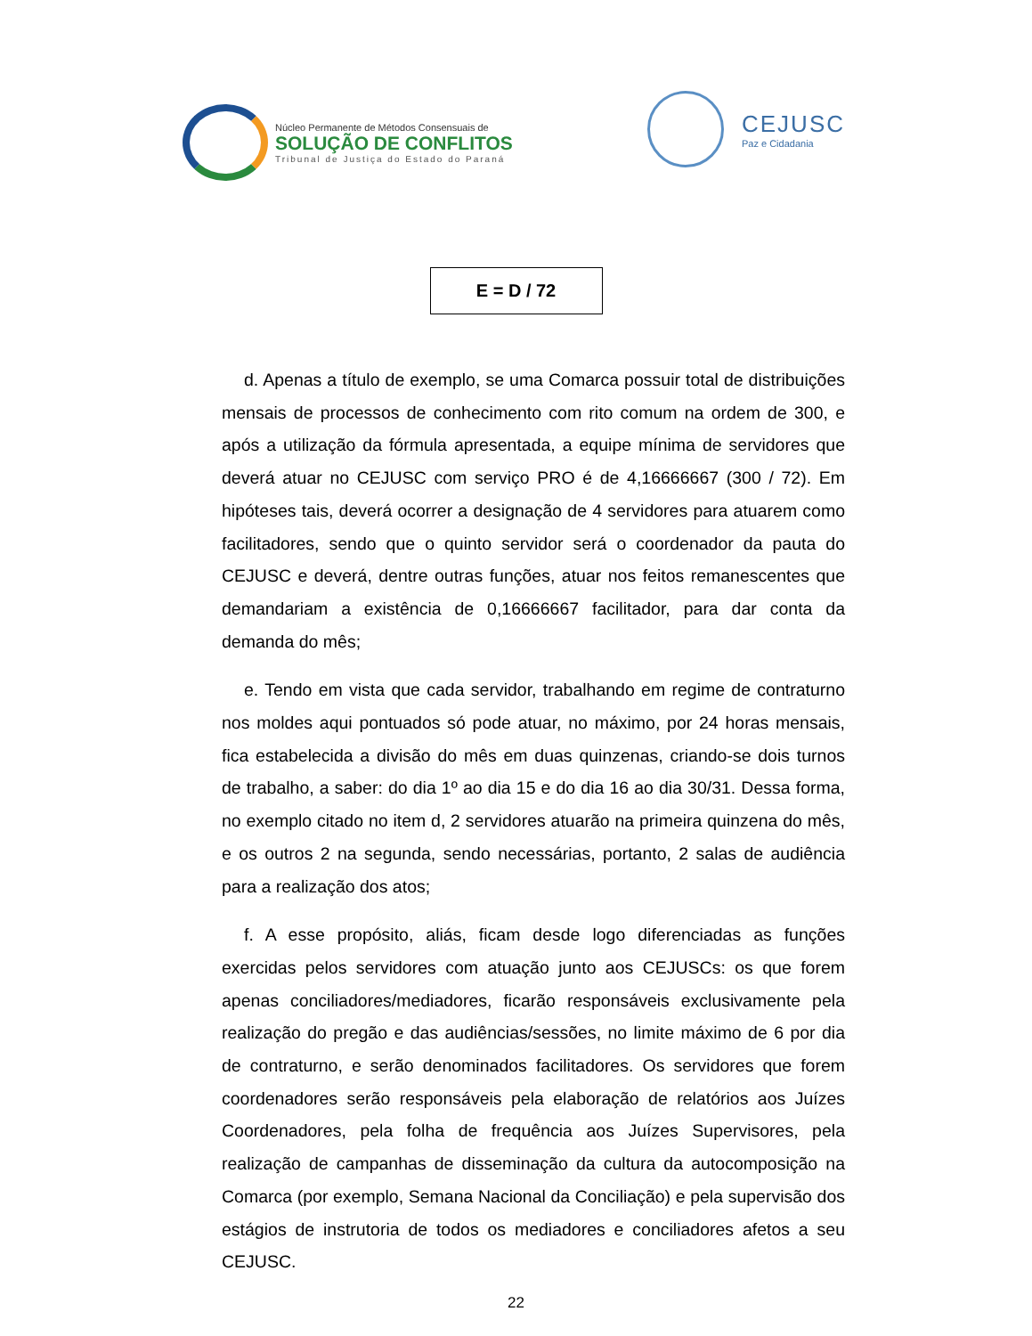Núcleo Permanente de Métodos Consensuais de
SOLUÇÃO DE CONFLITOS
Tribunal de Justiça do Estado do Paraná
CEJUSC
Paz e Cidadania
E = D / 72
d. Apenas a título de exemplo, se uma Comarca possuir total de distribuições mensais de processos de conhecimento com rito comum na ordem de 300, e após a utilização da fórmula apresentada, a equipe mínima de servidores que deverá atuar no CEJUSC com serviço PRO é de 4,16666667 (300 / 72). Em hipóteses tais, deverá ocorrer a designação de 4 servidores para atuarem como facilitadores, sendo que o quinto servidor será o coordenador da pauta do CEJUSC e deverá, dentre outras funções, atuar nos feitos remanescentes que demandariam a existência de 0,16666667 facilitador, para dar conta da demanda do mês;
e. Tendo em vista que cada servidor, trabalhando em regime de contraturno nos moldes aqui pontuados só pode atuar, no máximo, por 24 horas mensais, fica estabelecida a divisão do mês em duas quinzenas, criando-se dois turnos de trabalho, a saber: do dia 1º ao dia 15 e do dia 16 ao dia 30/31. Dessa forma, no exemplo citado no item d, 2 servidores atuarão na primeira quinzena do mês, e os outros 2 na segunda, sendo necessárias, portanto, 2 salas de audiência para a realização dos atos;
f. A esse propósito, aliás, ficam desde logo diferenciadas as funções exercidas pelos servidores com atuação junto aos CEJUSCs: os que forem apenas conciliadores/mediadores, ficarão responsáveis exclusivamente pela realização do pregão e das audiências/sessões, no limite máximo de 6 por dia de contraturno, e serão denominados facilitadores. Os servidores que forem coordenadores serão responsáveis pela elaboração de relatórios aos Juízes Coordenadores, pela folha de frequência aos Juízes Supervisores, pela realização de campanhas de disseminação da cultura da autocomposição na Comarca (por exemplo, Semana Nacional da Conciliação) e pela supervisão dos estágios de instrutoria de todos os mediadores e conciliadores afetos a seu CEJUSC.
22